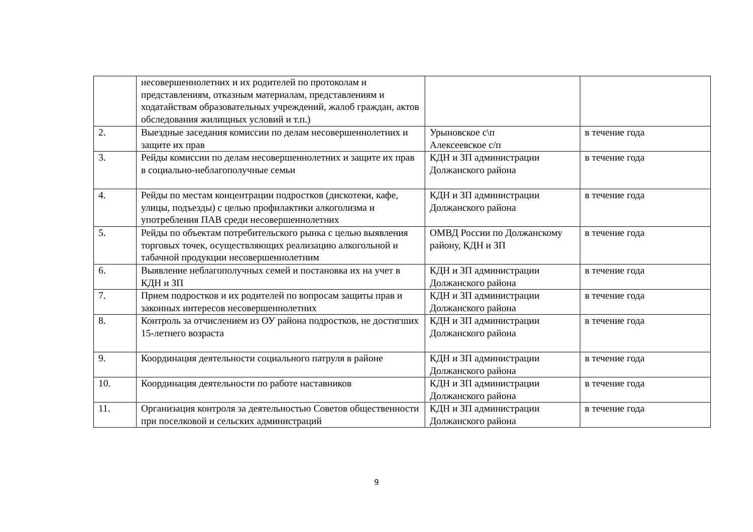| | несовершеннолетних и их родителей по протоколам и представлениям, отказным материалам, представлениям и ходатайствам образовательных учреждений, жалоб граждан, актов обследования жилищных условий и т.п.) | | |
| 2. | Выездные заседания комиссии по делам несовершеннолетних и защите их прав | Урыновское с\п Алексеевское с/п | в течение года |
| 3. | Рейды комиссии по делам несовершеннолетних и защите их прав в социально-неблагополучные семьи | КДН и ЗП администрации Должанского района | в течение года |
| 4. | Рейды по местам концентрации подростков (дискотеки, кафе, улицы, подъезды) с целью профилактики алкоголизма и употребления ПАВ среди несовершеннолетних | КДН и ЗП администрации Должанского района | в течение года |
| 5. | Рейды по объектам потребительского рынка с целью выявления торговых точек, осуществляющих реализацию алкогольной и табачной продукции несовершеннолетним | ОМВД России по Должанскому району, КДН и ЗП | в течение года |
| 6. | Выявление неблагополучных семей и постановка их на учет в КДН и ЗП | КДН и ЗП администрации Должанского района | в течение года |
| 7. | Прием подростков и их родителей по вопросам защиты прав и законных интересов несовершеннолетних | КДН и ЗП администрации Должанского района | в течение года |
| 8. | Контроль за отчислением из ОУ района подростков, не достигших 15-летнего возраста | КДН и ЗП администрации Должанского района | в течение года |
| 9. | Координация деятельности социального патруля в районе | КДН и ЗП администрации Должанского района | в течение года |
| 10. | Координация деятельности по работе наставников | КДН и ЗП администрации Должанского района | в течение года |
| 11. | Организация контроля за деятельностью Советов общественности при поселковой и сельских администраций | КДН и ЗП администрации Должанского района | в течение года |
9